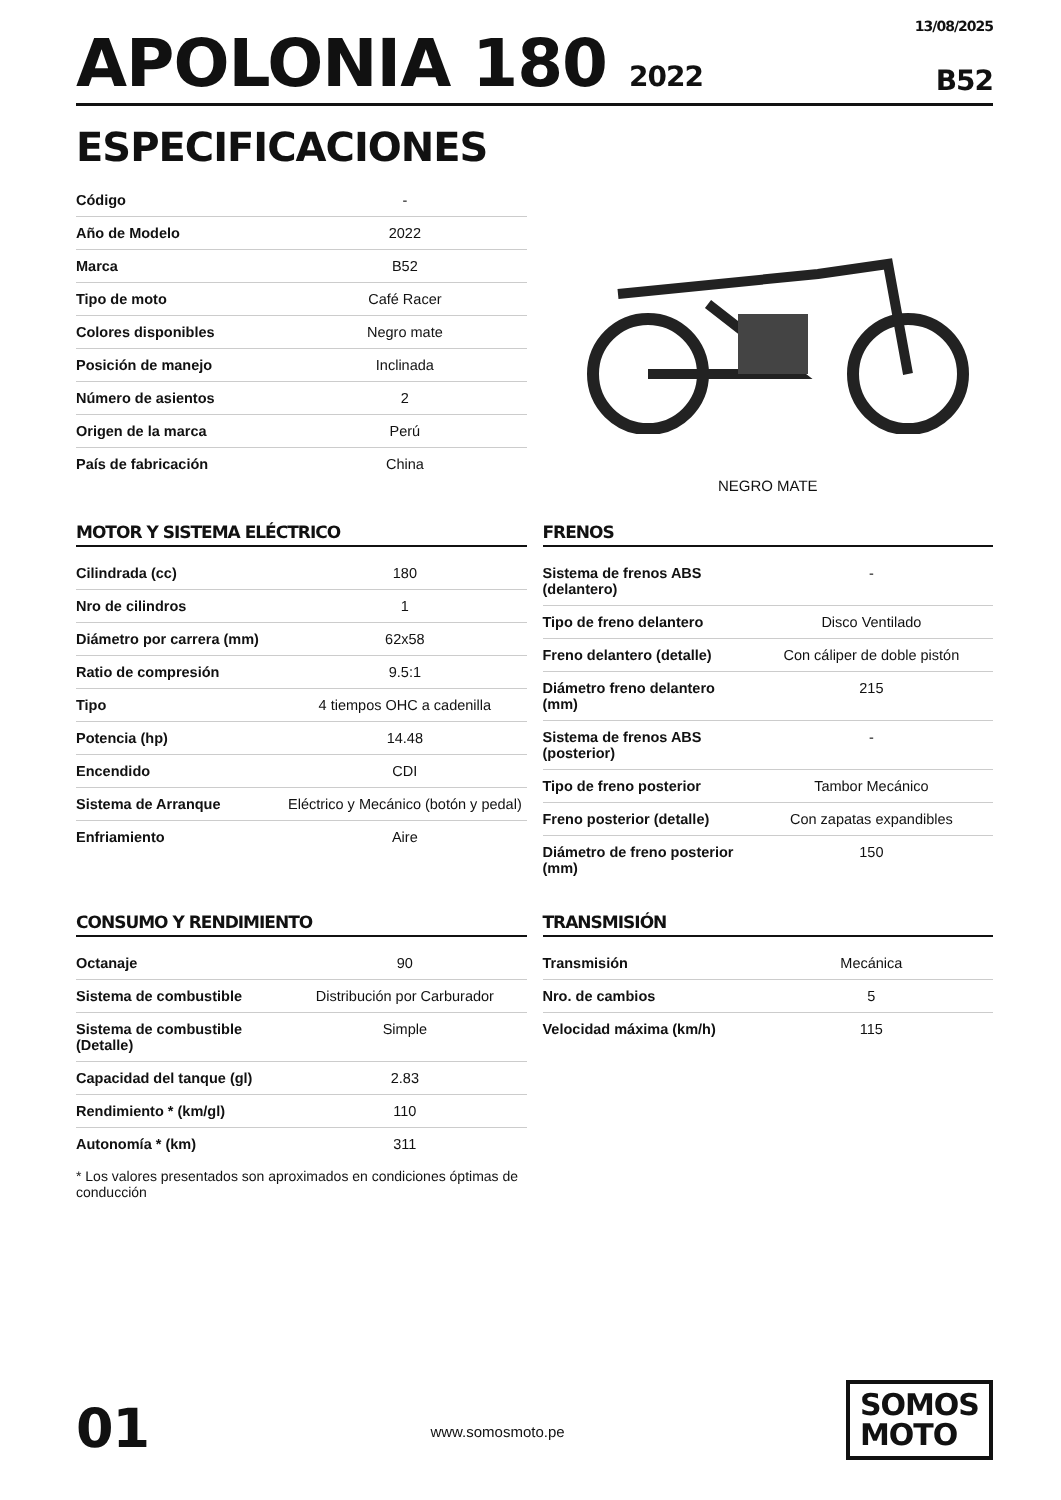APOLONIA 180 2022
13/08/2025
B52
ESPECIFICACIONES
| Código | - |
| Año de Modelo | 2022 |
| Marca | B52 |
| Tipo de moto | Café Racer |
| Colores disponibles | Negro mate |
| Posición de manejo | Inclinada |
| Número de asientos | 2 |
| Origen de la marca | Perú |
| País de fabricación | China |
NEGRO MATE
MOTOR Y SISTEMA ELÉCTRICO
| Cilindrada (cc) | 180 |
| Nro de cilindros | 1 |
| Diámetro por carrera (mm) | 62x58 |
| Ratio de compresión | 9.5:1 |
| Tipo | 4 tiempos OHC a cadenilla |
| Potencia (hp) | 14.48 |
| Encendido | CDI |
| Sistema de Arranque | Eléctrico y Mecánico (botón y pedal) |
| Enfriamiento | Aire |
FRENOS
| Sistema de frenos ABS (delantero) | - |
| Tipo de freno delantero | Disco Ventilado |
| Freno delantero (detalle) | Con cáliper de doble pistón |
| Diámetro freno delantero (mm) | 215 |
| Sistema de frenos ABS (posterior) | - |
| Tipo de freno posterior | Tambor Mecánico |
| Freno posterior (detalle) | Con zapatas expandibles |
| Diámetro de freno posterior (mm) | 150 |
CONSUMO Y RENDIMIENTO
| Octanaje | 90 |
| Sistema de combustible | Distribución por Carburador |
| Sistema de combustible (Detalle) | Simple |
| Capacidad del tanque (gl) | 2.83 |
| Rendimiento * (km/gl) | 110 |
| Autonomía * (km) | 311 |
* Los valores presentados son aproximados en condiciones óptimas de conducción
TRANSMISIÓN
| Transmisión | Mecánica |
| Nro. de cambios | 5 |
| Velocidad máxima (km/h) | 115 |
01
www.somosmoto.pe
SOMOS
MOTO